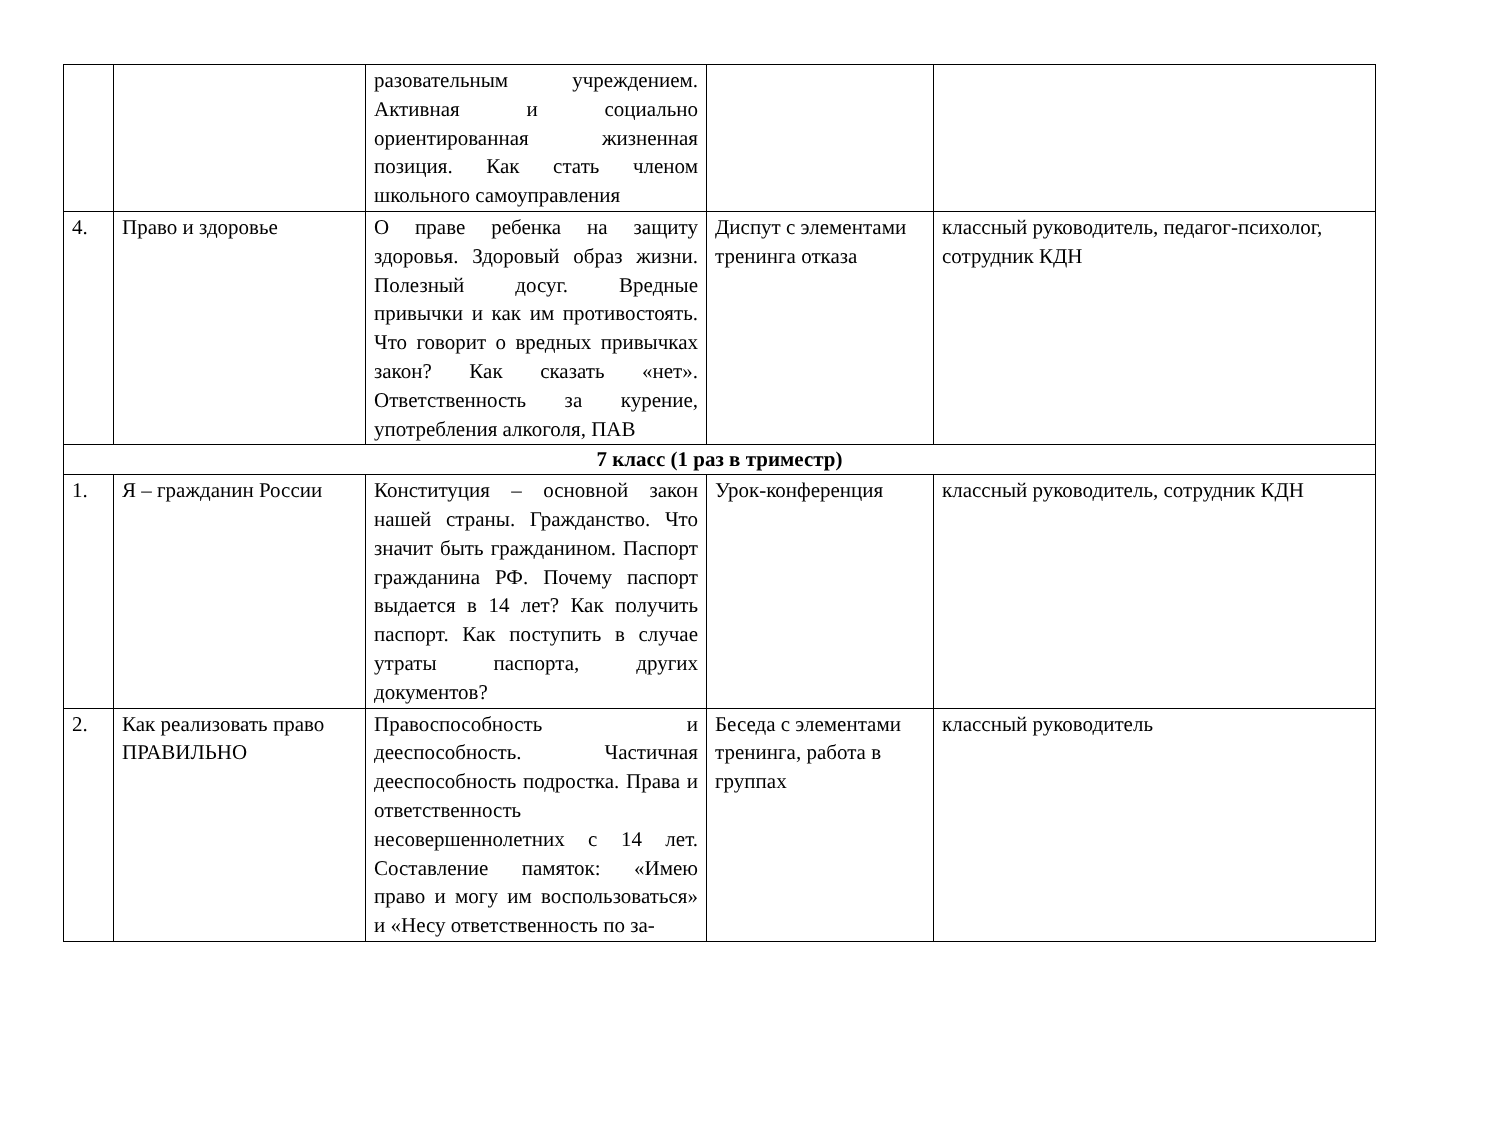| | | разовательным учреждением. Активная и социально ориентированная жизненная позиция. Как стать членом школьного самоуправления | | |
| 4. | Право и здоровье | О праве ребенка на защиту здоровья. Здоровый образ жизни. Полезный досуг. Вредные привычки и как им противостоять. Что говорит о вредных привычках закон? Как сказать «нет». Ответственность за курение, употребления алкоголя, ПАВ | Диспут с элементами тренинга отказа | классный руководитель, педагог-психолог, сотрудник КДН |
| 7 класс (1 раз в триместр) | | | | |
| 1. | Я – гражданин России | Конституция – основной закон нашей страны. Гражданство. Что значит быть гражданином. Паспорт гражданина РФ. Почему паспорт выдается в 14 лет? Как получить паспорт. Как поступить в случае утраты паспорта, других документов? | Урок-конференция | классный руководитель, сотрудник КДН |
| 2. | Как реализовать право ПРАВИЛЬНО | Правоспособность и дееспособность. Частичная дееспособность подростка. Права и ответственность несовершеннолетних с 14 лет. Составление памяток: «Имею право и могу им воспользоваться» и «Несу ответственность по за- | Беседа с элементами тренинга, работа в группах | классный руководитель |